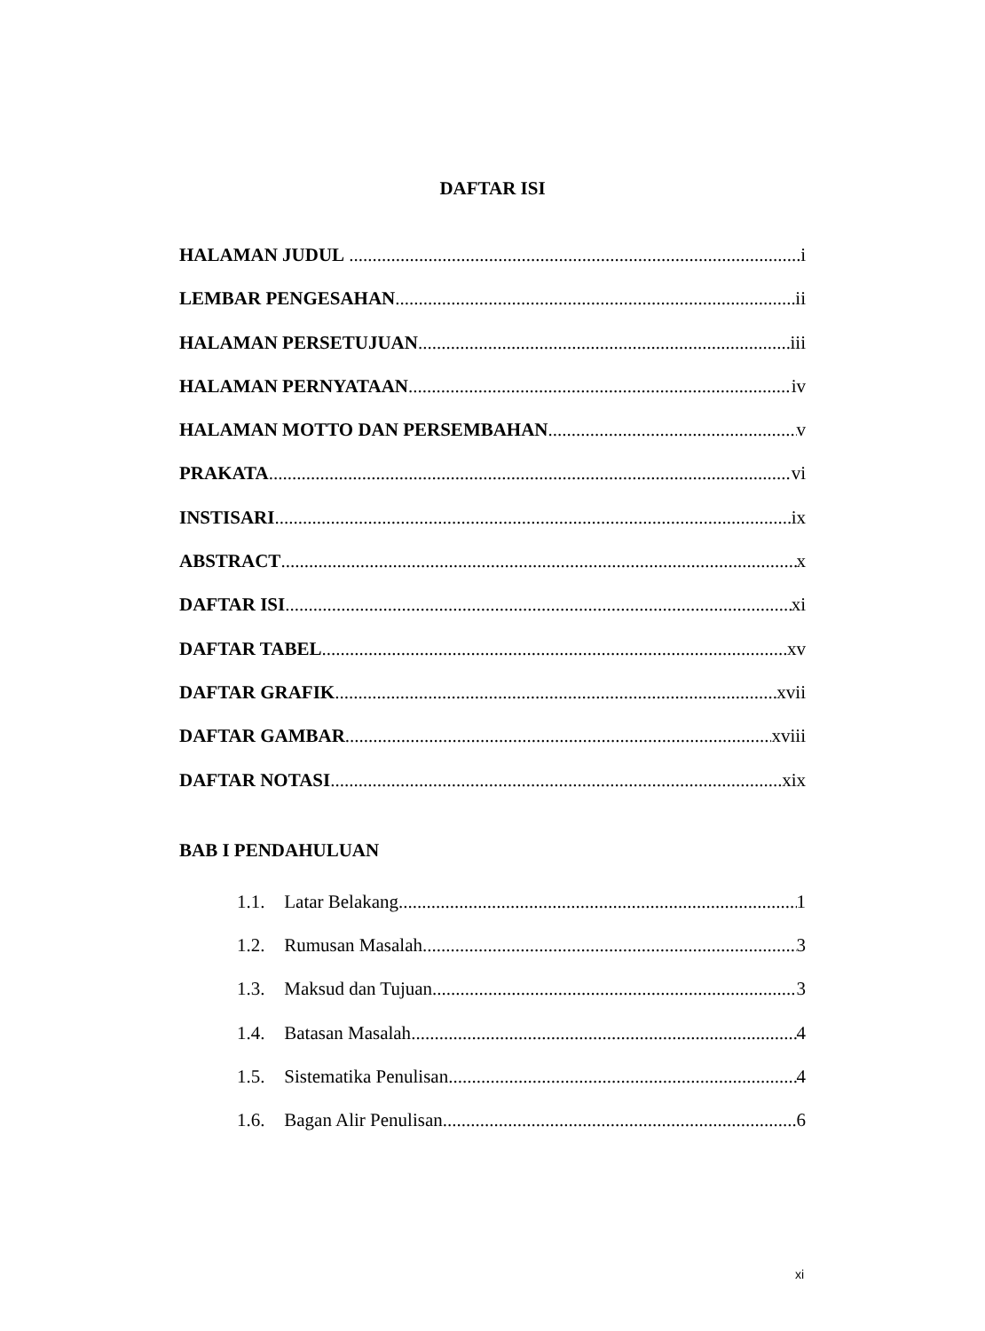DAFTAR ISI
HALAMAN JUDUL i
LEMBAR PENGESAHAN ii
HALAMAN PERSETUJUAN iii
HALAMAN PERNYATAAN iv
HALAMAN MOTTO DAN PERSEMBAHAN v
PRAKATA vi
INSTISARI ix
ABSTRACT x
DAFTAR ISI xi
DAFTAR TABEL xv
DAFTAR GRAFIK xvii
DAFTAR GAMBAR xviii
DAFTAR NOTASI xix
BAB I PENDAHULUAN
1.1. Latar Belakang 1
1.2. Rumusan Masalah 3
1.3. Maksud dan Tujuan 3
1.4. Batasan Masalah 4
1.5. Sistematika Penulisan 4
1.6. Bagan Alir Penulisan 6
xi